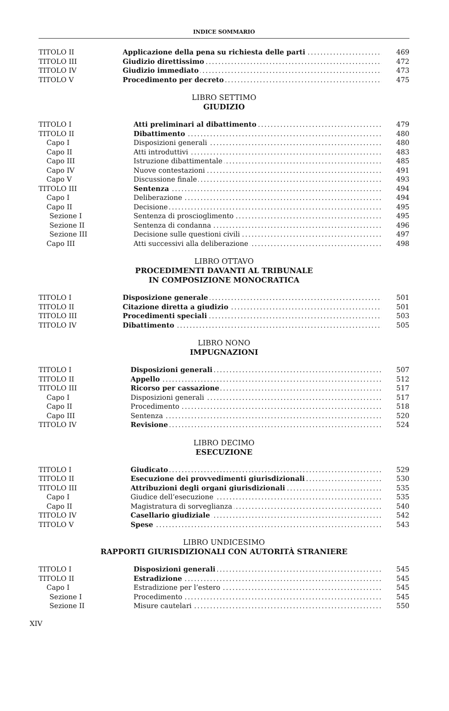INDICE SOMMARIO
| TITOLO II | Applicazione della pena su richiesta delle parti | 469 |
| TITOLO III | Giudizio direttissimo | 472 |
| TITOLO IV | Giudizio immediato | 473 |
| TITOLO V | Procedimento per decreto | 475 |
LIBRO SETTIMO
GIUDIZIO
| TITOLO I | Atti preliminari al dibattimento | 479 |
| TITOLO II | Dibattimento | 480 |
| Capo I | Disposizioni generali | 480 |
| Capo II | Atti introduttivi | 483 |
| Capo III | Istruzione dibattimentale | 485 |
| Capo IV | Nuove contestazioni | 491 |
| Capo V | Discussione finale | 493 |
| TITOLO III | Sentenza | 494 |
| Capo I | Deliberazione | 494 |
| Capo II | Decisione | 495 |
| Sezione I | Sentenza di proscioglimento | 495 |
| Sezione II | Sentenza di condanna | 496 |
| Sezione III | Decisione sulle questioni civili | 497 |
| Capo III | Atti successivi alla deliberazione | 498 |
LIBRO OTTAVO
PROCEDIMENTI DAVANTI AL TRIBUNALE
IN COMPOSIZIONE MONOCRATICA
| TITOLO I | Disposizione generale | 501 |
| TITOLO II | Citazione diretta a giudizio | 501 |
| TITOLO III | Procedimenti speciali | 503 |
| TITOLO IV | Dibattimento | 505 |
LIBRO NONO
IMPUGNAZIONI
| TITOLO I | Disposizioni generali | 507 |
| TITOLO II | Appello | 512 |
| TITOLO III | Ricorso per cassazione | 517 |
| Capo I | Disposizioni generali | 517 |
| Capo II | Procedimento | 518 |
| Capo III | Sentenza | 520 |
| TITOLO IV | Revisione | 524 |
LIBRO DECIMO
ESECUZIONE
| TITOLO I | Giudicato | 529 |
| TITOLO II | Esecuzione dei provvedimenti giurisdizionali | 530 |
| TITOLO III | Attribuzioni degli organi giurisdizionali | 535 |
| Capo I | Giudice dell’esecuzione | 535 |
| Capo II | Magistratura di sorveglianza | 540 |
| TITOLO IV | Casellario giudiziale | 542 |
| TITOLO V | Spese | 543 |
LIBRO UNDICESIMO
RAPPORTI GIURISDIZIONALI CON AUTORITÀ STRANIERE
| TITOLO I | Disposizioni generali | 545 |
| TITOLO II | Estradizione | 545 |
| Capo I | Estradizione per l’estero | 545 |
| Sezione I | Procedimento | 545 |
| Sezione II | Misure cautelari | 550 |
XIV